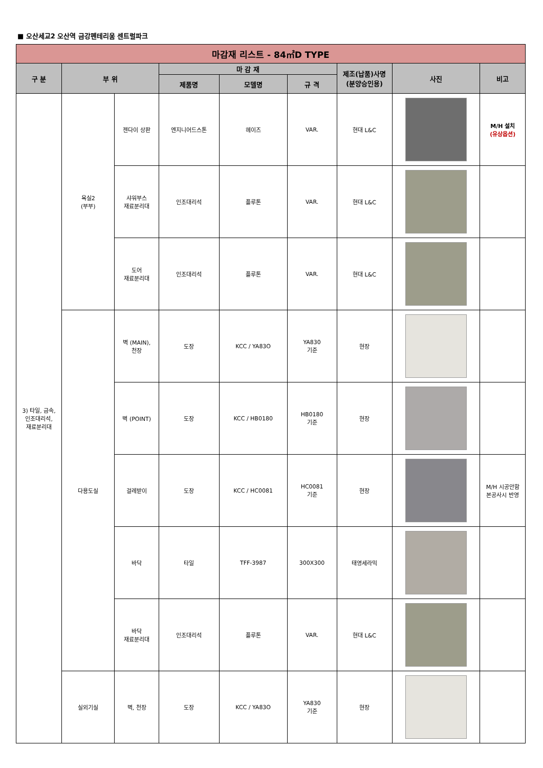■ 오산세교2 오산역 금강펜테리움 센트럴파크
| 마감재 리스트 - 84㎡D TYPE | | | | | | | | |
| --- | --- | --- | --- | --- | --- | --- | --- | --- |
| 구 분 | 부 위 | | 마 감 재 | | | 제조(납품)사명 (분양승인용) | 사진 | 비고 |
| | | | 제품명 | 모델명 | 규 격 | | | |
| 3) 타일, 금속, 인조대리석, 재료분리대 | 욕실2 (부부) | 젠다이 상판 | 엔지니어드스톤 | 헤이즈 | VAR. | 현대 L&C | | M/H 설치 (유상옵션) |
| | | 샤워부스 재료분리대 | 인조대리석 | 플루톤 | VAR. | 현대 L&C | | |
| | | 도어 재료분리대 | 인조대리석 | 플루톤 | VAR. | 현대 L&C | | |
| | 다용도실 | 벽 (MAIN), 천장 | 도장 | KCC / YA83O | YA830 기준 | 현장 | | |
| | | 벽 (POINT) | 도장 | KCC / HB0180 | HB0180 기준 | 현장 | | |
| | | 걸레받이 | 도장 | KCC / HC0081 | HC0081 기준 | 현장 | | M/H 시공안함 본공사시 반영 |
| | | 바닥 | 타일 | TFF-3987 | 300X300 | 태영세라믹 | | |
| | | 바닥 재료분리대 | 인조대리석 | 플루톤 | VAR. | 현대 L&C | | |
| | 실외기실 | 벽, 천장 | 도장 | KCC / YA83O | YA830 기준 | 현장 | | |